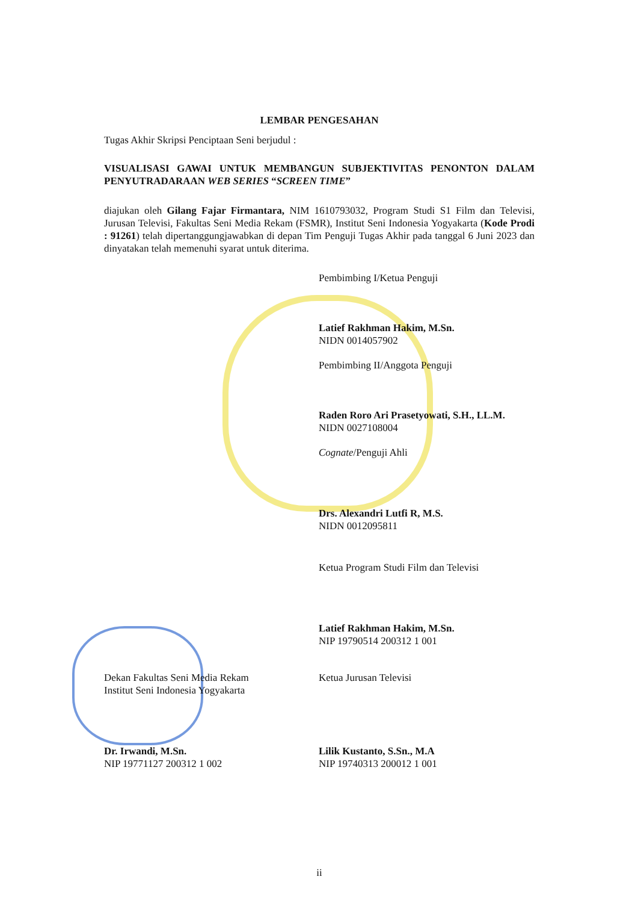LEMBAR PENGESAHAN
Tugas Akhir Skripsi Penciptaan Seni berjudul :
VISUALISASI GAWAI UNTUK MEMBANGUN SUBJEKTIVITAS PENONTON DALAM PENYUTRADARAAN WEB SERIES “SCREEN TIME”
diajukan oleh Gilang Fajar Firmantara, NIM 1610793032, Program Studi S1 Film dan Televisi, Jurusan Televisi, Fakultas Seni Media Rekam (FSMR), Institut Seni Indonesia Yogyakarta (Kode Prodi : 91261) telah dipertanggungjawabkan di depan Tim Penguji Tugas Akhir pada tanggal 6 Juni 2023 dan dinyatakan telah memenuhi syarat untuk diterima.
Pembimbing I/Ketua Penguji
Latief Rakhman Hakim, M.Sn.
NIDN 0014057902
Pembimbing II/Anggota Penguji
Raden Roro Ari Prasetyowati, S.H., LL.M.
NIDN 0027108004
Cognate/Penguji Ahli
Drs. Alexandri Lutfi R, M.S.
NIDN 0012095811
Ketua Program Studi Film dan Televisi
Latief Rakhman Hakim, M.Sn.
NIP 19790514 200312 1 001
Dekan Fakultas Seni Media Rekam
Institut Seni Indonesia Yogyakarta
Dr. Irwandi, M.Sn.
NIP 19771127 200312 1 002
Ketua Jurusan Televisi
Lilik Kustanto, S.Sn., M.A
NIP 19740313 200012 1 001
ii